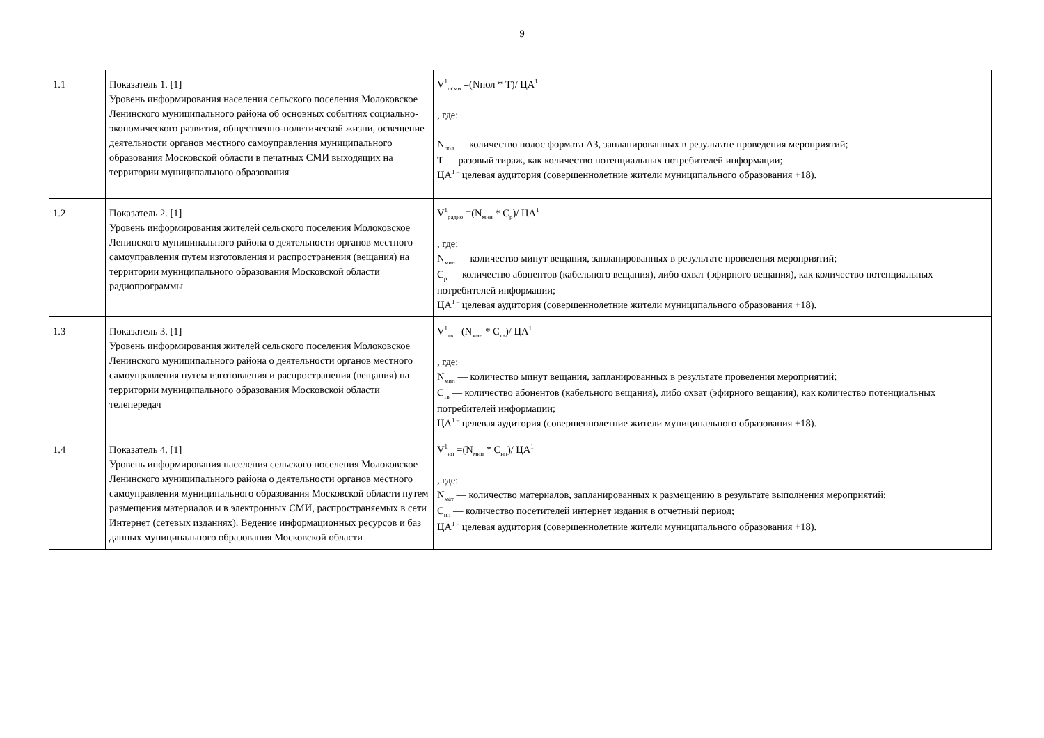9
| 1.1 | Показатель 1. [1] Уровень информирования населения сельского поселения Молоковское Ленинского муниципального района об основных событиях социально-экономического развития, общественно-политической жизни, освещение деятельности органов местного самоуправления муниципального образования Московской области в печатных СМИ выходящих на территории муниципального образования | V<sup>1</sup><sub>псми</sub> =(Nпол * Т)/ ЦА<sup>1</sup> , где: N<sub>пол</sub> — количество полос формата А3, запланированных в результате проведения мероприятий; Т — разовый тираж, как количество потенциальных потребителей информации; ЦА<sup>1 –</sup> целевая аудитория (совершеннолетние жители муниципального образования +18). |
| 1.2 | Показатель 2. [1] Уровень информирования жителей сельского поселения Молоковское Ленинского муниципального района о деятельности органов местного самоуправления путем изготовления и распространения (вещания) на территории муниципального образования Московской области радиопрограммы | V<sup>1</sup><sub>радио</sub> =(N<sub>мин</sub> * С<sub>р</sub>)/ ЦА<sup>1</sup> , где: N<sub>мин</sub> — количество минут вещания, запланированных в результате проведения мероприятий; С<sub>р</sub> — количество абонентов (кабельного вещания), либо охват (эфирного вещания), как количество потенциальных потребителей информации; ЦА<sup>1 –</sup> целевая аудитория (совершеннолетние жители муниципального образования +18). |
| 1.3 | Показатель 3. [1] Уровень информирования жителей сельского поселения Молоковское Ленинского муниципального района о деятельности органов местного самоуправления путем изготовления и распространения (вещания) на территории муниципального образования Московской области телепередач | V<sup>1</sup><sub>тв</sub> =(N<sub>мин</sub> * С<sub>тв</sub>)/ ЦА<sup>1</sup> , где: N<sub>мин</sub> — количество минут вещания, запланированных в результате проведения мероприятий; С<sub>тв</sub> — количество абонентов (кабельного вещания), либо охват (эфирного вещания), как количество потенциальных потребителей информации; ЦА<sup>1 –</sup> целевая аудитория (совершеннолетние жители муниципального образования +18). |
| 1.4 | Показатель 4. [1] Уровень информирования населения сельского поселения Молоковское Ленинского муниципального района о деятельности органов местного самоуправления муниципального образования Московской области путем размещения материалов и в электронных СМИ, распространяемых в сети Интернет (сетевых изданиях). Ведение информационных ресурсов и баз данных муниципального образования Московской области | V<sup>1</sup><sub>ин</sub> =(N<sub>мин</sub> * С<sub>ин</sub>)/ ЦА<sup>1</sup> , где: N<sub>мат</sub> — количество материалов, запланированных к размещению в результате выполнения мероприятий; С<sub>ин</sub> — количество посетителей интернет издания в отчетный период; ЦА<sup>1 –</sup> целевая аудитория (совершеннолетние жители муниципального образования +18). |